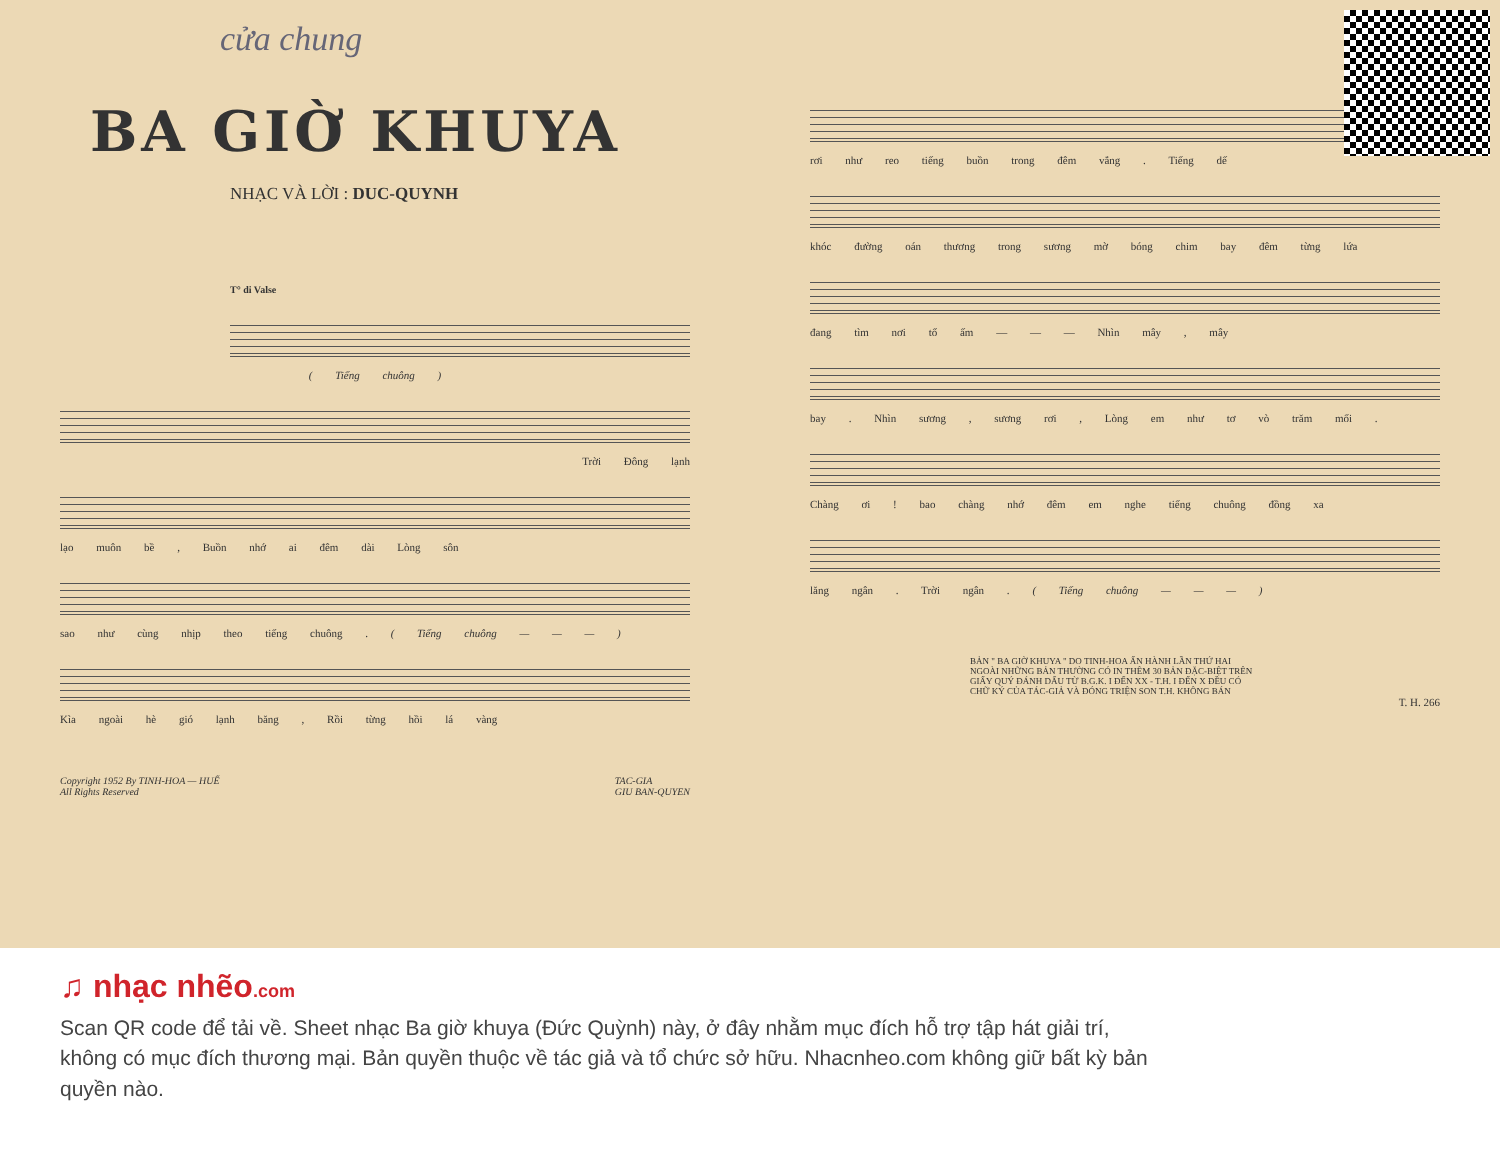cửa chung
BA GIỜ KHUYA
NHẠC VÀ LỜI : DUC-QUYNH
T° di Valse
( Tiếng chuông )
Trời Đông lạnh
lạo muôn bề , Buồn nhớ ai đêm dài Lòng sôn
sao như cùng nhịp theo tiếng chuông . ( Tiếng chuông — — — )
Kìa ngoài hè gió lạnh băng , Rồi từng hồi lá vàng
Copyright 1952 By TINH-HOA — HUẾ
All Rights Reserved TAC-GIA
GIU BAN-QUYEN
rơi như reo tiếng buồn trong đêm vắng . Tiếng dế
khóc đường oán thương trong sương mờ bóng chim bay đêm từng lứa
đang tìm nơi tổ ấm — — — Nhìn mây , mây
bay . Nhìn sương , sương rơi , Lòng em như tơ vò trăm mối .
Chàng ơi ! bao chàng nhớ đêm em nghe tiếng chuông đồng xa
lăng ngân . Trời ngân . ( Tiếng chuông — — — )
BẢN " BA GIỜ KHUYA " DO TINH-HOA ẤN HÀNH LẦN THỨ HAI NGOÀI NHỮNG BẢN THƯỜNG CÓ IN THÊM 30 BẢN ĐẶC-BIỆT TRÊN GIẤY QUÝ ĐÁNH DẤU TỪ B.G.K. I ĐẾN XX - T.H. I ĐẾN X ĐỀU CÓ CHỮ KÝ CỦA TÁC-GIẢ VÀ ĐÓNG TRIỆN SON T.H. KHÔNG BÁN
T. H. 266
♫ nhạc nhẽo.com
Scan QR code để tải về. Sheet nhạc Ba giờ khuya (Đức Quỳnh) này, ở đây nhằm mục đích hỗ trợ tập hát giải trí, không có mục đích thương mại. Bản quyền thuộc về tác giả và tổ chức sở hữu. Nhacnheo.com không giữ bất kỳ bản quyền nào.